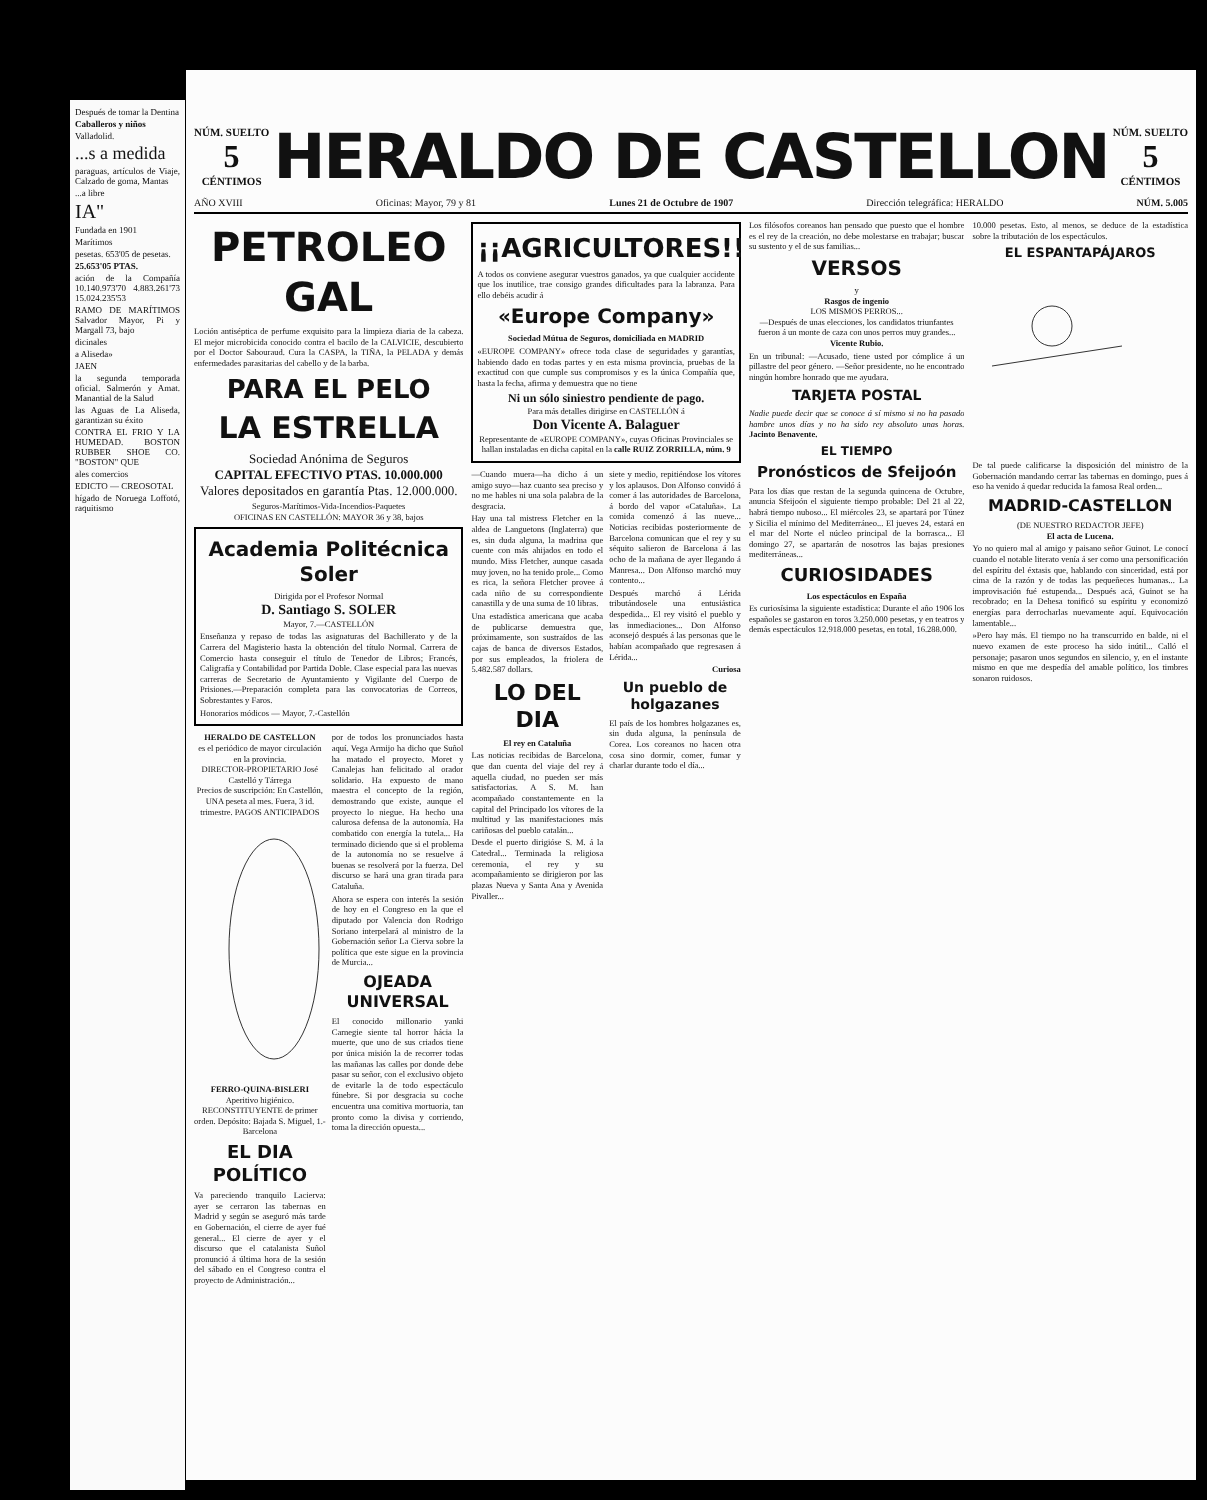Después de tomar la Dentina
Caballeros y niños
Valladolid.
...s a medida
paraguas, artículos de Viaje, Calzado de goma, Mantas
...a libre
IA"
Fundada en 1901
Marítimos
pesetas. 653'05 de pesetas.
25.653'05 PTAS.
ación de la Compañía 10.140.973'70 4.883.261'73 15.024.235'53
RAMO DE MARÍTIMOS Salvador Mayor, Pi y Margall 73, bajo
dicinales
a Aliseda»
JAEN
la segunda temporada oficial. Salmerón y Amat. Manantial de la Salud
las Aguas de La Aliseda, garantizan su éxito
CONTRA EL FRIO Y LA HUMEDAD. BOSTON RUBBER SHOE CO. "BOSTON" QUE
ales comercios
EDICTO — CREOSOTAL
hígado de Noruega Loffotó, raquitismo
NÚM. SUELTO
5
CÉNTIMOS
HERALDO DE CASTELLON
NÚM. SUELTO
5
CÉNTIMOS
AÑO XVIII Oficinas: Mayor, 79 y 81 Lunes 21 de Octubre de 1907 Dirección telegráfica: HERALDO NÚM. 5.005
PETROLEO GAL
Loción antiséptica de perfume exquisito para la limpieza diaria de la cabeza. El mejor microbicida conocido contra el bacilo de la CALVICIE, descubierto por el Doctor Sabouraud. Cura la CASPA, la TIÑA, la PELADA y demás enfermedades parasitarias del cabello y de la barba.
PARA EL PELO
LA ESTRELLA
Sociedad Anónima de Seguros
CAPITAL EFECTIVO PTAS. 10.000.000
Valores depositados en garantía Ptas. 12.000.000.
Seguros-Marítimos-Vida-Incendios-Paquetes
OFICINAS EN CASTELLÓN: MAYOR 36 y 38, bajos
Academia Politécnica Soler
Dirigida por el Profesor Normal
D. Santiago S. SOLER
Mayor, 7.—CASTELLÓN
Enseñanza y repaso de todas las asignaturas del Bachillerato y de la Carrera del Magisterio hasta la obtención del título Normal. Carrera de Comercio hasta conseguir el título de Tenedor de Libros; Francés, Caligrafía y Contabilidad por Partida Doble. Clase especial para las nuevas carreras de Secretario de Ayuntamiento y Vigilante del Cuerpo de Prisiones.—Preparación completa para las convocatorias de Correos, Sobrestantes y Faros.
Honorarios módicos — Mayor, 7.-Castellón
HERALDO DE CASTELLON
es el periódico de mayor circulación en la provincia.
DIRECTOR-PROPIETARIO José Castelló y Tárrega
Precios de suscripción: En Castellón, UNA peseta al mes. Fuera, 3 id. trimestre. PAGOS ANTICIPADOS
FERRO-QUINA-BISLERI
Aperitivo higiénico. RECONSTITUYENTE de primer orden. Depósito: Bajada S. Miguel, 1.-Barcelona
EL DIA POLÍTICO
Va pareciendo tranquilo Lacierva: ayer se cerraron las tabernas en Madrid y según se aseguró más tarde en Gobernación, el cierre de ayer fué general... El cierre de ayer y el discurso que el catalanista Suñol pronunció á última hora de la sesión del sábado en el Congreso contra el proyecto de Administración...
por de todos los pronunciados hasta aquí. Vega Armijo ha dicho que Suñol ha matado el proyecto. Moret y Canalejas han felicitado al orador solidario. Ha expuesto de mano maestra el concepto de la región, demostrando que existe, aunque el proyecto lo niegue. Ha hecho una calurosa defensa de la autonomía. Ha combatido con energía la tutela... Ha terminado diciendo que si el problema de la autonomía no se resuelve á buenas se resolverá por la fuerza. Del discurso se hará una gran tirada para Cataluña.
Ahora se espera con interés la sesión de hoy en el Congreso en la que el diputado por Valencia don Rodrigo Soriano interpelará al ministro de la Gobernación señor La Cierva sobre la política que este sigue en la provincia de Murcia...
OJEADA UNIVERSAL
El conocido millonario yanki Carnegie siente tal horror hácia la muerte, que uno de sus criados tiene por única misión la de recorrer todas las mañanas las calles por donde debe pasar su señor, con el exclusivo objeto de evitarle la de todo espectáculo fúnebre. Si por desgracia su coche encuentra una comitiva mortuoria, tan pronto como la divisa y corriendo, toma la dirección opuesta...
¡¡AGRICULTORES!!
A todos os conviene asegurar vuestros ganados, ya que cualquier accidente que los inutilice, trae consigo grandes dificultades para la labranza. Para ello debéis acudir á
«Europe Company»
Sociedad Mútua de Seguros, domiciliada en MADRID
«EUROPE COMPANY» ofrece toda clase de seguridades y garantías, habiendo dado en todas partes y en esta misma provincia, pruebas de la exactitud con que cumple sus compromisos y es la única Compañía que, hasta la fecha, afirma y demuestra que no tiene
Ni un sólo siniestro pendiente de pago.
Para más detalles dirigirse en CASTELLÓN á
Don Vicente A. Balaguer
Representante de «EUROPE COMPANY», cuyas Oficinas Provinciales se hallan instaladas en dicha capital en la calle RUIZ ZORRILLA, núm. 9
—Cuando muera—ha dicho á un amigo suyo—haz cuanto sea preciso y no me hables ni una sola palabra de la desgracia.
Hay una tal mistress Fletcher en la aldea de Languetons (Inglaterra) que es, sin duda alguna, la madrina que cuente con más ahijados en todo el mundo. Miss Fletcher, aunque casada muy joven, no ha tenido prole... Como es rica, la señora Fletcher provee á cada niño de su correspondiente canastilla y de una suma de 10 libras.
Una estadística americana que acaba de publicarse demuestra que, próximamente, son sustraídos de las cajas de banca de diversos Estados, por sus empleados, la friolera de 5.482.587 dollars.
LO DEL DIA
El rey en Cataluña
Las noticias recibidas de Barcelona, que dan cuenta del viaje del rey á aquella ciudad, no pueden ser más satisfactorias. A S. M. han acompañado constantemente en la capital del Principado los vítores de la multitud y las manifestaciones más cariñosas del pueblo catalán...
Desde el puerto dirigióse S. M. á la Catedral... Terminada la religiosa ceremonia, el rey y su acompañamiento se dirigieron por las plazas Nueva y Santa Ana y Avenida Pivaller...
siete y medio, repitiéndose los vítores y los aplausos. Don Alfonso convidó á comer á las autoridades de Barcelona, á bordo del vapor «Cataluña». La comida comenzó á las nueve... Noticias recibidas posteriormente de Barcelona comunican que el rey y su séquito salieron de Barcelona á las ocho de la mañana de ayer llegando á Manresa... Don Alfonso marchó muy contento...
Después marchó á Lérida tributándosele una entusiástica despedida... El rey visitó el pueblo y las inmediaciones... Don Alfonso aconsejó después á las personas que le habían acompañado que regresasen á Lérida...
Curiosa
Un pueblo de holgazanes
El país de los hombres holgazanes es, sin duda alguna, la península de Corea. Los coreanos no hacen otra cosa sino dormir, comer, fumar y charlar durante todo el día...
Los filósofos coreanos han pensado que puesto que el hombre es el rey de la creación, no debe molestarse en trabajar; buscar su sustento y el de sus familias...
VERSOS
y
Rasgos de ingenio
LOS MISMOS PERROS...
—Después de unas elecciones, los candidatos triunfantes fueron á un monte de caza con unos perros muy grandes...
Vicente Rubio.
En un tribunal: —Acusado, tiene usted por cómplice á un pillastre del peor género. —Señor presidente, no he encontrado ningún hombre honrado que me ayudara.
TARJETA POSTAL
Nadie puede decir que se conoce á sí mismo si no ha pasado hambre unos días y no ha sido rey absoluto unas horas. Jacinto Benavente.
EL TIEMPO
Pronósticos de Sfeijoón
Para los días que restan de la segunda quincena de Octubre, anuncia Sfeijoón el siguiente tiempo probable: Del 21 al 22, habrá tiempo nuboso... El miércoles 23, se apartará por Túnez y Sicilia el mínimo del Mediterráneo... El jueves 24, estará en el mar del Norte el núcleo principal de la borrasca... El domingo 27, se apartarán de nosotros las bajas presiones mediterráneas...
CURIOSIDADES
Los espectáculos en España
Es curiosísima la siguiente estadística: Durante el año 1906 los españoles se gastaron en toros 3.250.000 pesetas, y en teatros y demás espectáculos 12.918.000 pesetas, en total, 16.288.000.
10.000 pesetas. Esto, al menos, se deduce de la estadística sobre la tributación de los espectáculos.
EL ESPANTAPÁJAROS
De tal puede calificarse la disposición del ministro de la Gobernación mandando cerrar las tabernas en domingo, pues á eso ha venido á quedar reducida la famosa Real orden...
MADRID-CASTELLON
(DE NUESTRO REDACTOR JEFE)
El acta de Lucena.
Yo no quiero mal al amigo y paisano señor Guinot. Le conocí cuando el notable literato venía á ser como una personificación del espíritu del éxtasis que, hablando con sinceridad, está por cima de la razón y de todas las pequeñeces humanas... La improvisación fué estupenda... Después acá, Guinot se ha recobrado; en la Dehesa tonificó su espíritu y economizó energías para derrocharlas nuevamente aquí. Equivocación lamentable...
»Pero hay más. El tiempo no ha transcurrido en balde, ni el nuevo examen de este proceso ha sido inútil... Calló el personaje; pasaron unos segundos en silencio, y, en el instante mismo en que me despedía del amable político, los timbres sonaron ruidosos.